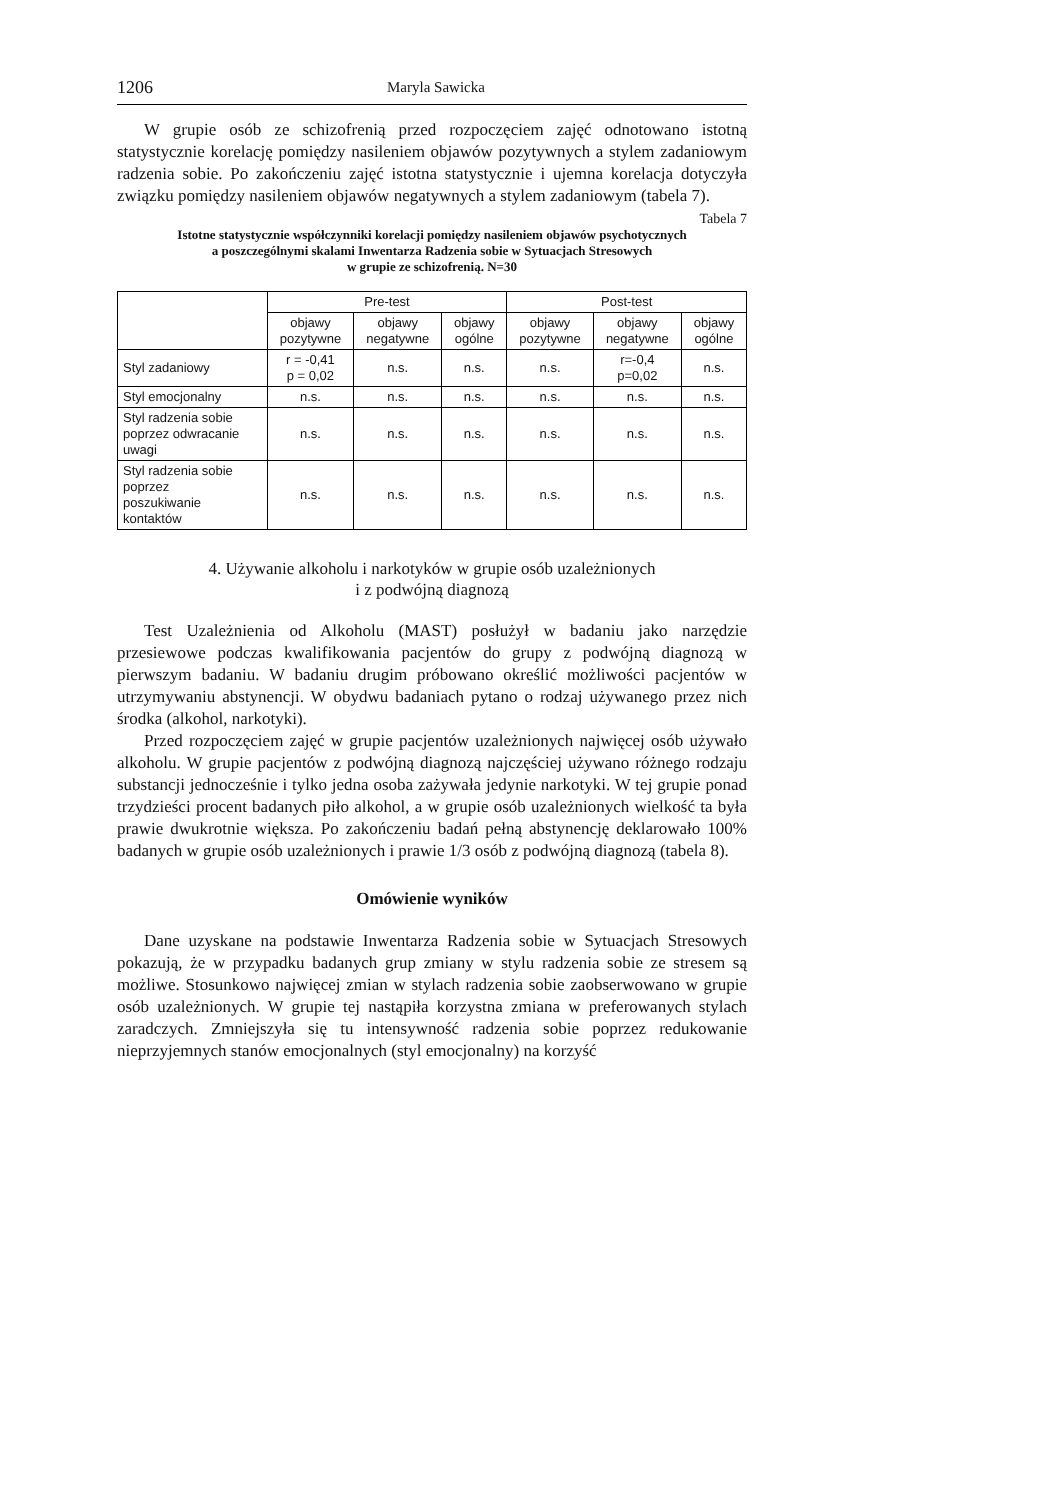1206 Maryla Sawicka
W grupie osób ze schizofrenią przed rozpoczęciem zajęć odnotowano istotną statystycznie korelację pomiędzy nasileniem objawów pozytywnych a stylem zadaniowym radzenia sobie. Po zakończeniu zajęć istotna statystycznie i ujemna korelacja dotyczyła związku pomiędzy nasileniem objawów negatywnych a stylem zadaniowym (tabela 7).
Tabela 7
Istotne statystycznie współczynniki korelacji pomiędzy nasileniem objawów psychotycznych
a poszczególnymi skalami Inwentarza Radzenia sobie w Sytuacjach Stresowych
w grupie ze schizofrenią. N=30
| | Pre-test | | | Post-test | | |
| --- | --- | --- | --- | --- | --- | --- |
| | objawy pozytywne | objawy negatywne | objawy ogólne | objawy pozytywne | objawy negatywne | objawy ogólne |
| Styl zadaniowy | r = -0,41 p = 0,02 | n.s. | n.s. | n.s. | r=-0,4 p=0,02 | n.s. |
| Styl emocjonalny | n.s. | n.s. | n.s. | n.s. | n.s. | n.s. |
| Styl radzenia sobie poprzez odwracanie uwagi | n.s. | n.s. | n.s. | n.s. | n.s. | n.s. |
| Styl radzenia sobie poprzez poszukiwanie kontaktów | n.s. | n.s. | n.s. | n.s. | n.s. | n.s. |
4. Używanie alkoholu i narkotyków w grupie osób uzależnionych
i z podwójną diagnozą
Test Uzależnienia od Alkoholu (MAST) posłużył w badaniu jako narzędzie przesiewowe podczas kwalifikowania pacjentów do grupy z podwójną diagnozą w pierwszym badaniu. W badaniu drugim próbowano określić możliwości pacjentów w utrzymywaniu abstynencji. W obydwu badaniach pytano o rodzaj używanego przez nich środka (alkohol, narkotyki).
Przed rozpoczęciem zajęć w grupie pacjentów uzależnionych najwięcej osób używało alkoholu. W grupie pacjentów z podwójną diagnozą najczęściej używano różnego rodzaju substancji jednocześnie i tylko jedna osoba zażywała jedynie narkotyki. W tej grupie ponad trzydzieści procent badanych piło alkohol, a w grupie osób uzależnionych wielkość ta była prawie dwukrotnie większa. Po zakończeniu badań pełną abstynencję deklarowało 100% badanych w grupie osób uzależnionych i prawie 1/3 osób z podwójną diagnozą (tabela 8).
Omówienie wyników
Dane uzyskane na podstawie Inwentarza Radzenia sobie w Sytuacjach Stresowych pokazują, że w przypadku badanych grup zmiany w stylu radzenia sobie ze stresem są możliwe. Stosunkowo najwięcej zmian w stylach radzenia sobie zaobserwowano w grupie osób uzależnionych. W grupie tej nastąpiła korzystna zmiana w preferowanych stylach zaradczych. Zmniejszyła się tu intensywność radzenia sobie poprzez redukowanie nieprzyjemnych stanów emocjonalnych (styl emocjonalny) na korzyść